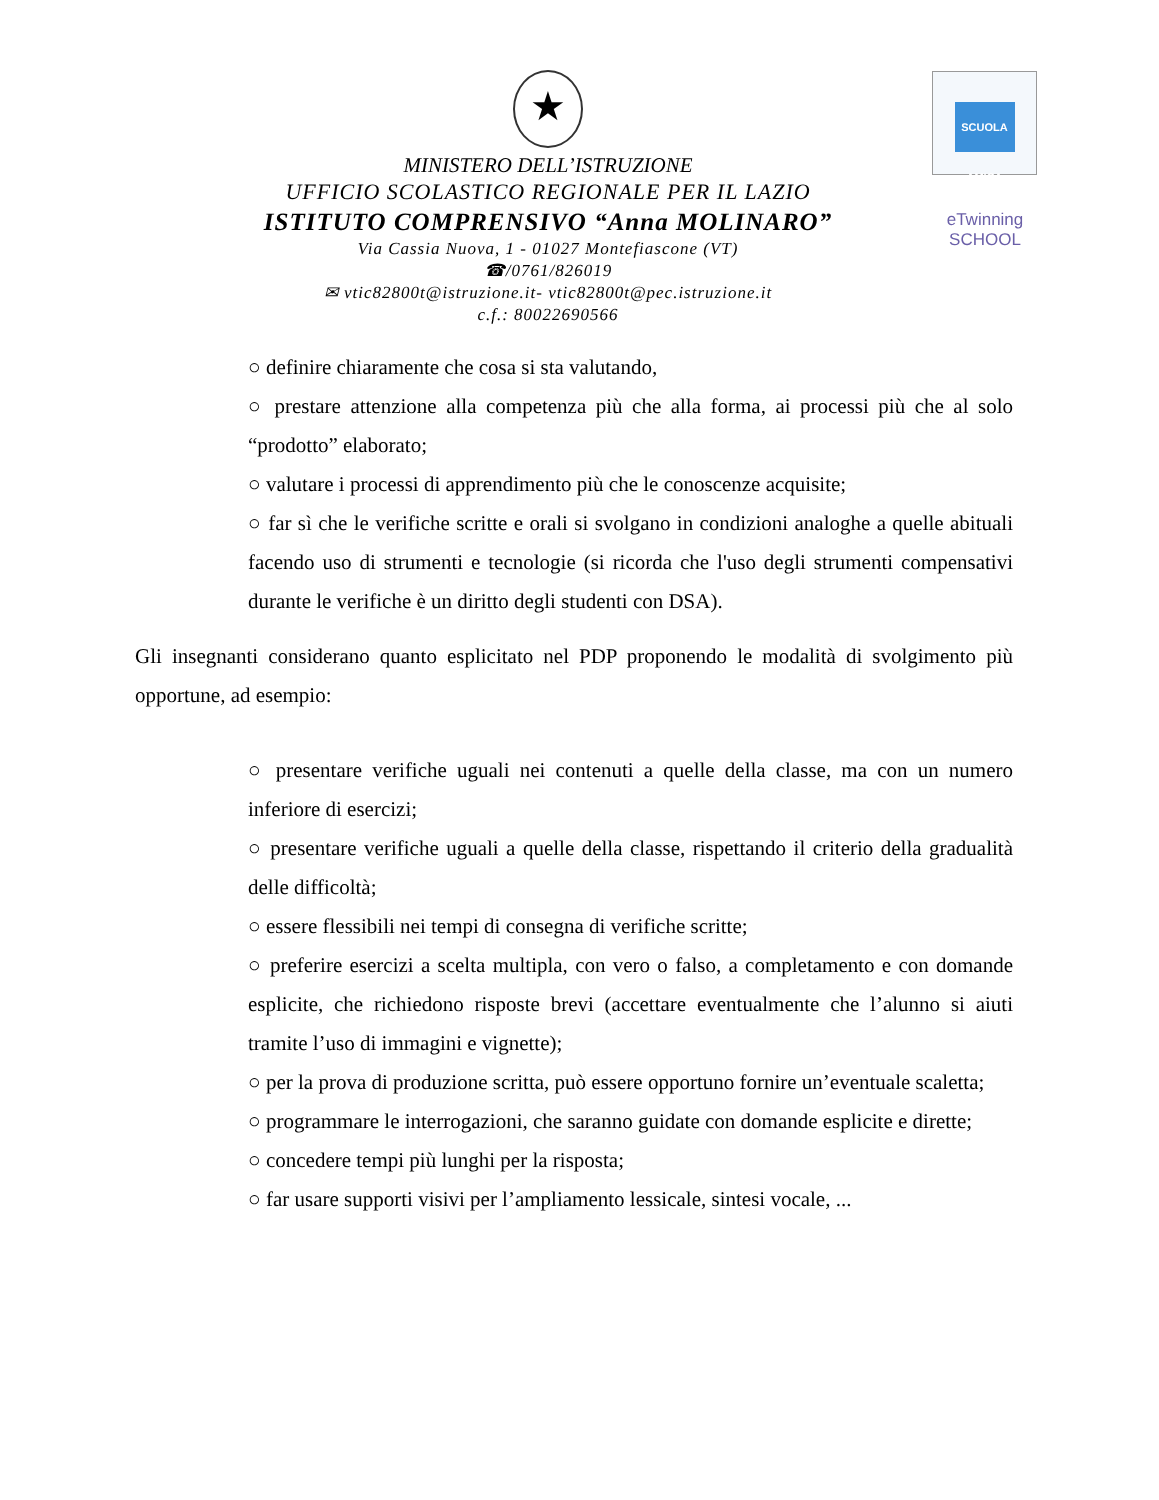SCUOLA AMICA
eTwinning
SCHOOL
★
MINISTERO DELL’ISTRUZIONE
UFFICIO SCOLASTICO REGIONALE PER IL LAZIO
ISTITUTO COMPRENSIVO “Anna MOLINARO”
Via Cassia Nuova, 1 - 01027 Montefiascone (VT)
☎/0761/826019
✉ vtic82800t@istruzione.it- vtic82800t@pec.istruzione.it
c.f.: 80022690566
○ definire chiaramente che cosa si sta valutando,
○ prestare attenzione alla competenza più che alla forma, ai processi più che al solo “prodotto” elaborato;
○ valutare i processi di apprendimento più che le conoscenze acquisite;
○ far sì che le verifiche scritte e orali si svolgano in condizioni analoghe a quelle abituali facendo uso di strumenti e tecnologie (si ricorda che l'uso degli strumenti compensativi durante le verifiche è un diritto degli studenti con DSA).
Gli insegnanti considerano quanto esplicitato nel PDP proponendo le modalità di svolgimento più opportune, ad esempio:
○ presentare verifiche uguali nei contenuti a quelle della classe, ma con un numero inferiore di esercizi;
○ presentare verifiche uguali a quelle della classe, rispettando il criterio della gradualità delle difficoltà;
○ essere flessibili nei tempi di consegna di verifiche scritte;
○ preferire esercizi a scelta multipla, con vero o falso, a completamento e con domande esplicite, che richiedono risposte brevi (accettare eventualmente che l’alunno si aiuti tramite l’uso di immagini e vignette);
○ per la prova di produzione scritta, può essere opportuno fornire un’eventuale scaletta;
○ programmare le interrogazioni, che saranno guidate con domande esplicite e dirette;
○ concedere tempi più lunghi per la risposta;
○ far usare supporti visivi per l’ampliamento lessicale, sintesi vocale, ...